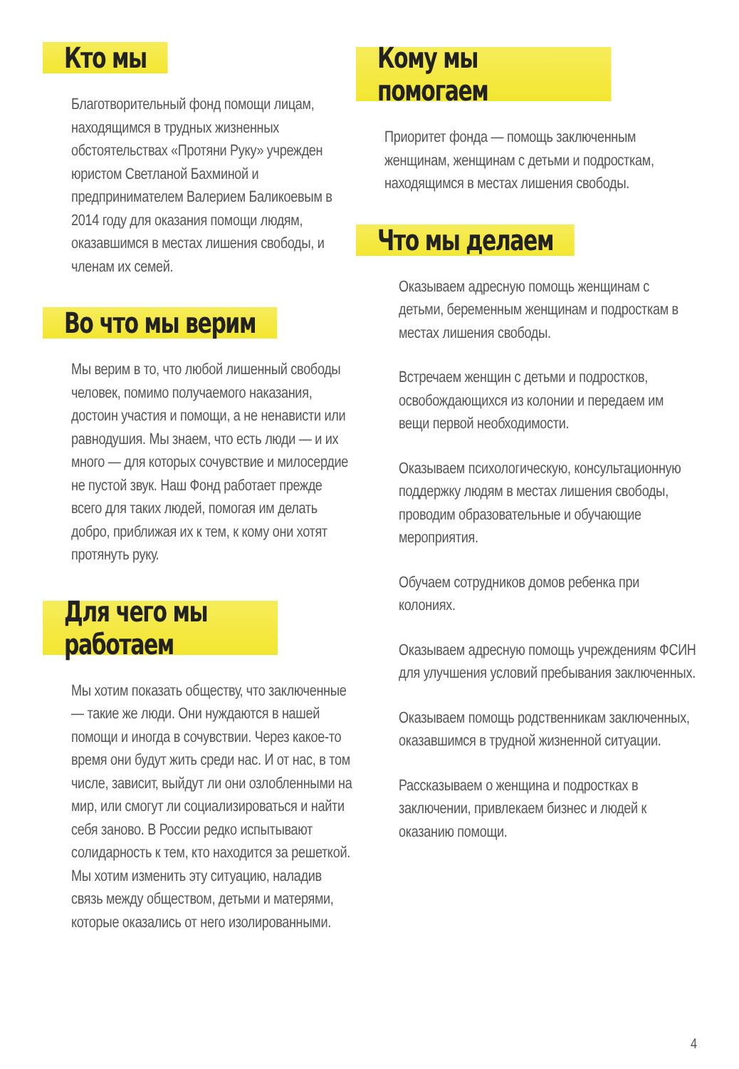Кто мы
Благотворительный фонд помощи лицам, находящимся в трудных жизненных обстоятельствах «Протяни Руку» учрежден юристом Светланой Бахминой и предпринимателем Валерием Баликоевым в 2014 году для оказания помощи людям, оказавшимся в местах лишения свободы, и членам их семей.
Во что мы верим
Мы верим в то, что любой лишенный свободы человек, помимо получаемого наказания, достоин участия и помощи, а не ненависти или равнодушия. Мы знаем, что есть люди — и их много — для которых сочувствие и милосердие не пустой звук. Наш Фонд работает прежде всего для таких людей, помогая им делать добро, приближая их к тем, к кому они хотят протянуть руку.
Для чего мы работаем
Мы хотим показать обществу, что заключенные — такие же люди. Они нуждаются в нашей помощи и иногда в сочувствии. Через какое-то время они будут жить среди нас. И от нас, в том числе, зависит, выйдут ли они озлобленными на мир, или смогут ли социализироваться и найти себя заново. В России редко испытывают солидарность к тем, кто находится за решеткой. Мы хотим изменить эту ситуацию, наладив связь между обществом, детьми и матерями, которые оказались от него изолированными.
Кому мы помогаем
Приоритет фонда — помощь заключенным женщинам, женщинам с детьми и подросткам, находящимся в местах лишения свободы.
Что мы делаем
Оказываем адресную помощь женщинам с детьми, беременным женщинам и подросткам в местах лишения свободы.
Встречаем женщин с детьми и подростков, освобождающихся из колонии и передаем им вещи первой необходимости.
Оказываем психологическую, консультационную поддержку людям в местах лишения свободы, проводим образовательные и обучающие мероприятия.
Обучаем сотрудников домов ребенка при колониях.
Оказываем адресную помощь учреждениям ФСИН для улучшения условий пребывания заключенных.
Оказываем помощь родственникам заключенных, оказавшимся в трудной жизненной ситуации.
Рассказываем о женщина и подростках в заключении, привлекаем бизнес и людей к оказанию помощи.
4